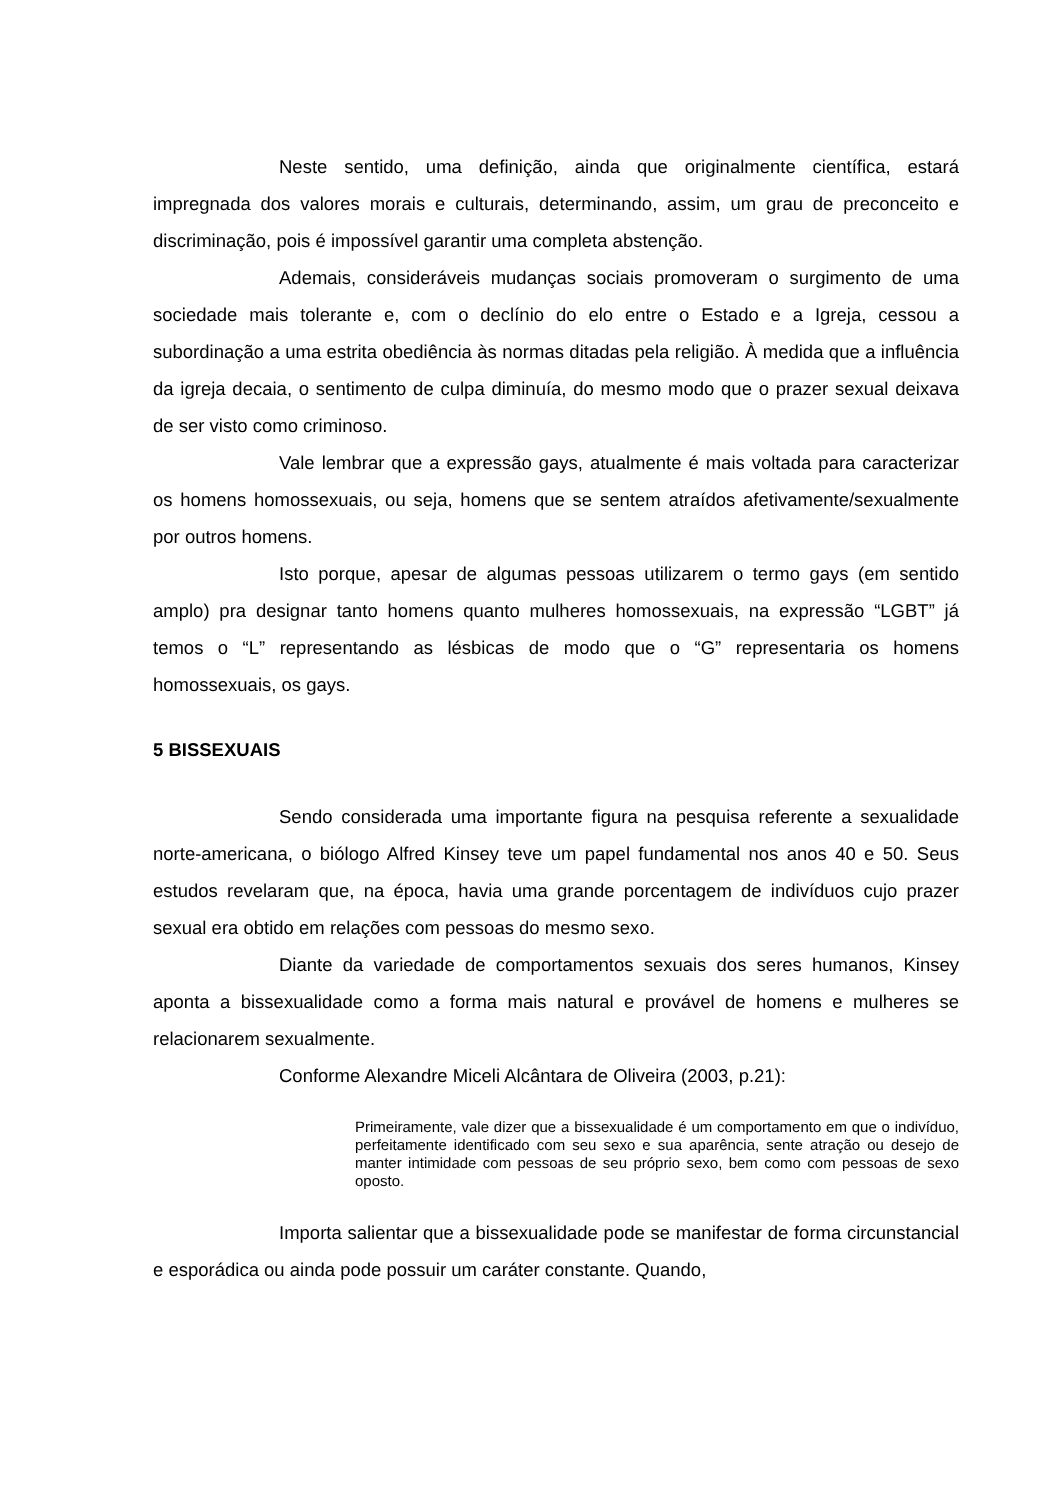Neste sentido, uma definição, ainda que originalmente científica, estará impregnada dos valores morais e culturais, determinando, assim, um grau de preconceito e discriminação, pois é impossível garantir uma completa abstenção.
Ademais, consideráveis mudanças sociais promoveram o surgimento de uma sociedade mais tolerante e, com o declínio do elo entre o Estado e a Igreja, cessou a subordinação a uma estrita obediência às normas ditadas pela religião. À medida que a influência da igreja decaia, o sentimento de culpa diminuía, do mesmo modo que o prazer sexual deixava de ser visto como criminoso.
Vale lembrar que a expressão gays, atualmente é mais voltada para caracterizar os homens homossexuais, ou seja, homens que se sentem atraídos afetivamente/sexualmente por outros homens.
Isto porque, apesar de algumas pessoas utilizarem o termo gays (em sentido amplo) pra designar tanto homens quanto mulheres homossexuais, na expressão “LGBT” já temos o “L” representando as lésbicas de modo que o “G” representaria os homens homossexuais, os gays.
5 BISSEXUAIS
Sendo considerada uma importante figura na pesquisa referente a sexualidade norte-americana, o biólogo Alfred Kinsey teve um papel fundamental nos anos 40 e 50. Seus estudos revelaram que, na época, havia uma grande porcentagem de indivíduos cujo prazer sexual era obtido em relações com pessoas do mesmo sexo.
Diante da variedade de comportamentos sexuais dos seres humanos, Kinsey aponta a bissexualidade como a forma mais natural e provável de homens e mulheres se relacionarem sexualmente.
Conforme Alexandre Miceli Alcântara de Oliveira (2003, p.21):
Primeiramente, vale dizer que a bissexualidade é um comportamento em que o indivíduo, perfeitamente identificado com seu sexo e sua aparência, sente atração ou desejo de manter intimidade com pessoas de seu próprio sexo, bem como com pessoas de sexo oposto.
Importa salientar que a bissexualidade pode se manifestar de forma circunstancial e esporádica ou ainda pode possuir um caráter constante. Quando,